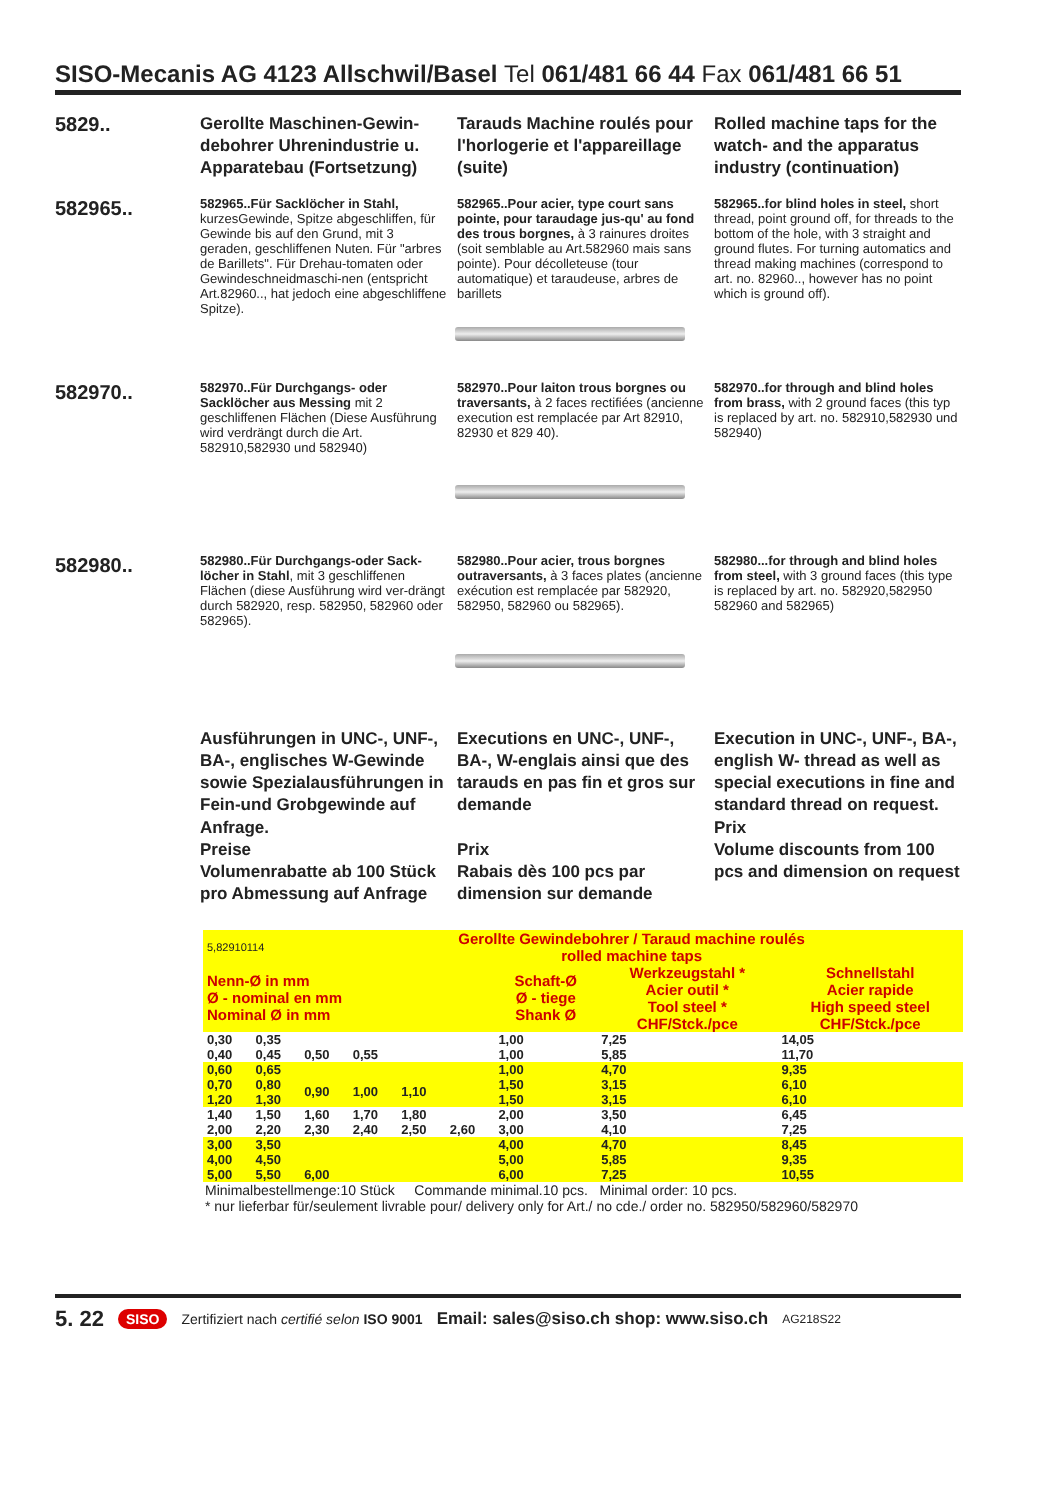SISO-Mecanis AG 4123 Allschwil/Basel Tel 061/481 66 44 Fax 061/481 66 51
5829..
Gerollte Maschinen-Gewin-debohrer Uhrenindustrie u. Apparatebau (Fortsetzung)
Tarauds Machine roulés pour l'horlogerie et l'appareillage (suite)
Rolled machine taps for the watch- and the apparatus industry (continuation)
582965..
582965..Für Sacklöcher in Stahl, kurzesGewinde, Spitze abgeschliffen, für Gewinde bis auf den Grund, mit 3 geraden, geschliffenen Nuten. Für "arbres de Barillets". Für Drehau-tomaten oder Gewindeschneidmaschi-nen (entspricht Art.82960.., hat jedoch eine abgeschliffene Spitze).
582965..Pour acier, type court sans pointe, pour taraudage jus-qu' au fond des trous borgnes, à 3 rainures droites (soit semblable au Art.582960 mais sans pointe). Pour décolleteuse (tour automatique) et taraudeuse, arbres de barillets
582965..for blind holes in steel, short thread, point ground off, for threads to the bottom of the hole, with 3 straight and ground flutes. For turning automatics and thread making machines (correspond to art. no. 82960.., however has no point which is ground off).
582970..
582970..Für Durchgangs- oder Sacklöcher aus Messing mit 2 geschliffenen Flächen (Diese Ausführung wird verdrängt durch die Art. 582910,582930 und 582940)
582970..Pour laiton trous borgnes ou traversants, à 2 faces rectifiées (ancienne execution est remplacée par Art 82910, 82930 et 829 40).
582970..for through and blind holes from brass, with 2 ground faces (this typ is replaced by art. no. 582910,582930 und 582940)
582980..
582980..Für Durchgangs-oder Sack-löcher in Stahl, mit 3 geschliffenen Flächen (diese Ausführung wird ver-drängt durch 582920, resp. 582950, 582960 oder 582965).
582980..Pour acier, trous borgnes outraversants, à 3 faces plates (ancienne exécution est remplacée par 582920, 582950, 582960 ou 582965).
582980...for through and blind holes from steel, with 3 ground faces (this type is replaced by art. no. 582920,582950 582960 and 582965)
Ausführungen in UNC-, UNF-, BA-, englisches W-Gewinde sowie Spezialausführungen in Fein-und Grobgewinde auf Anfrage.
Preise
Volumenrabatte ab 100 Stück pro Abmessung auf Anfrage
Executions en UNC-, UNF-, BA-, W-englais ainsi que des tarauds en pas fin et gros sur demande
Prix
Rabais dès 100 pcs par dimension sur demande
Execution in UNC-, UNF-, BA-, english W- thread as well as special executions in fine and standard thread on request.
Prix
Volume discounts from 100 pcs and dimension on request
| 5,82910114 | | Gerollte Gewindebohrer / Taraud machine roulés rolled machine taps | | | | | | |
| Nenn-Ø in mm Ø - nominal en mm Nominal Ø in mm | | | | | | Schaft-Ø Ø - tiege Shank Ø | Werkzeugstahl * Acier outil * Tool steel * CHF/Stck./pce | Schnellstahl Acier rapide High speed steel CHF/Stck./pce |
| 0,30 0,40 | 0,35 0,45 | 0,50 | 0,55 | | | 1,00 1,00 | 7,25 5,85 | 14,05 11,70 |
| 0,60 0,70 1,20 | 0,65 0,80 1,30 | 0,90 | 1,00 | 1,10 | | 1,00 1,50 1,50 | 4,70 3,15 3,15 | 9,35 6,10 6,10 |
| 1,40 2,00 | 1,50 2,20 | 1,60 2,30 | 1,70 2,40 | 1,80 2,50 | 2,60 | 2,00 3,00 | 3,50 4,10 | 6,45 7,25 |
| 3,00 4,00 5,00 | 3,50 4,50 5,50 | 6,00 | | | | 4,00 5,00 6,00 | 4,70 5,85 7,25 | 8,45 9,35 10,55 |
Minimalbestellmenge:10 Stück Commande minimal.10 pcs. Minimal order: 10 pcs.
* nur lieferbar für/seulement livrable pour/ delivery only for Art./ no cde./ order no. 582950/582960/582970
5. 22 SISO Zertifiziert nach certifié selon ISO 9001 Email: sales@siso.ch shop: www.siso.ch AG218S22